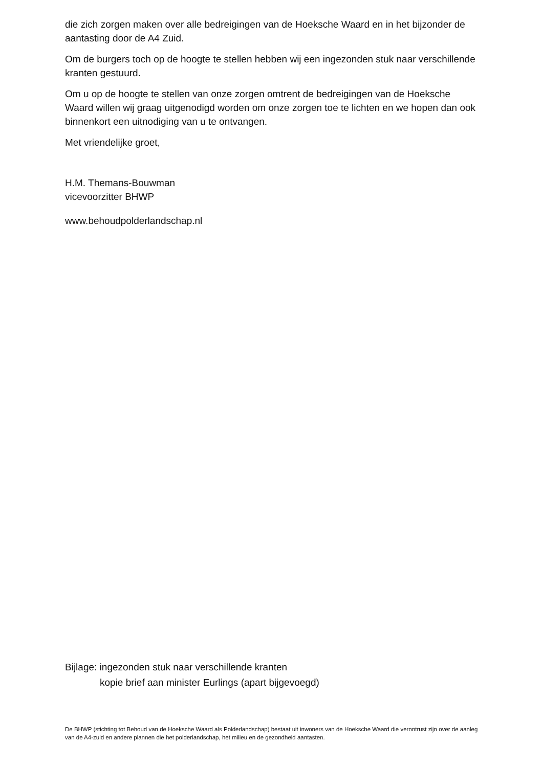die zich zorgen maken over alle bedreigingen van de Hoeksche Waard en in het bijzonder de aantasting door de A4 Zuid.
Om de burgers toch op de hoogte te stellen hebben wij een ingezonden stuk naar verschillende kranten gestuurd.
Om u op de hoogte te stellen van onze zorgen omtrent de bedreigingen van de Hoeksche Waard willen wij graag uitgenodigd worden om onze zorgen toe te lichten en we hopen dan ook binnenkort een uitnodiging van u te ontvangen.
Met vriendelijke groet,
H.M. Themans-Bouwman
vicevoorzitter BHWP
www.behoudpolderlandschap.nl
Bijlage: ingezonden stuk naar verschillende kranten
kopie brief aan minister Eurlings (apart bijgevoegd)
De BHWP (stichting tot Behoud van de Hoeksche Waard als Polderlandschap) bestaat uit inwoners van de Hoeksche Waard die verontrust zijn over de aanleg van de A4-zuid en andere plannen die het polderlandschap, het milieu en de gezondheid aantasten.